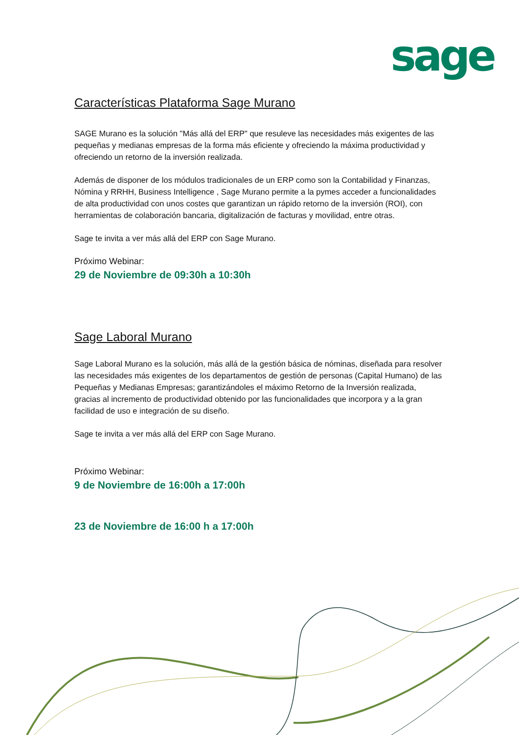sage
Características Plataforma Sage Murano
SAGE Murano es la solución "Más allá del ERP" que resuleve las necesidades más exigentes de las pequeñas y medianas empresas de la forma más eficiente y ofreciendo la máxima productividad y ofreciendo un retorno de la inversión realizada.
Además de disponer de los módulos tradicionales de un ERP como son la Contabilidad y Finanzas, Nómina y RRHH, Business Intelligence , Sage Murano permite a la pymes acceder a funcionalidades de alta productividad con unos costes que garantizan un rápido retorno de la inversión (ROI), con herramientas de colaboración bancaria, digitalización de facturas y movilidad, entre otras.
Sage te invita a ver más allá del ERP con Sage Murano.
Próximo Webinar:
29 de Noviembre de 09:30h a 10:30h
Sage Laboral Murano
Sage Laboral Murano es la solución, más allá de la gestión básica de nóminas, diseñada para resolver las necesidades más exigentes de los departamentos de gestión de personas (Capital Humano) de las Pequeñas y Medianas Empresas; garantizándoles el máximo Retorno de la Inversión realizada, gracias al incremento de productividad obtenido por las funcionalidades que incorpora y a la gran facilidad de uso e integración de su diseño.
Sage te invita a ver más allá del ERP con Sage Murano.
Próximo Webinar:
9 de Noviembre de 16:00h a 17:00h
23 de Noviembre de 16:00 h a 17:00h